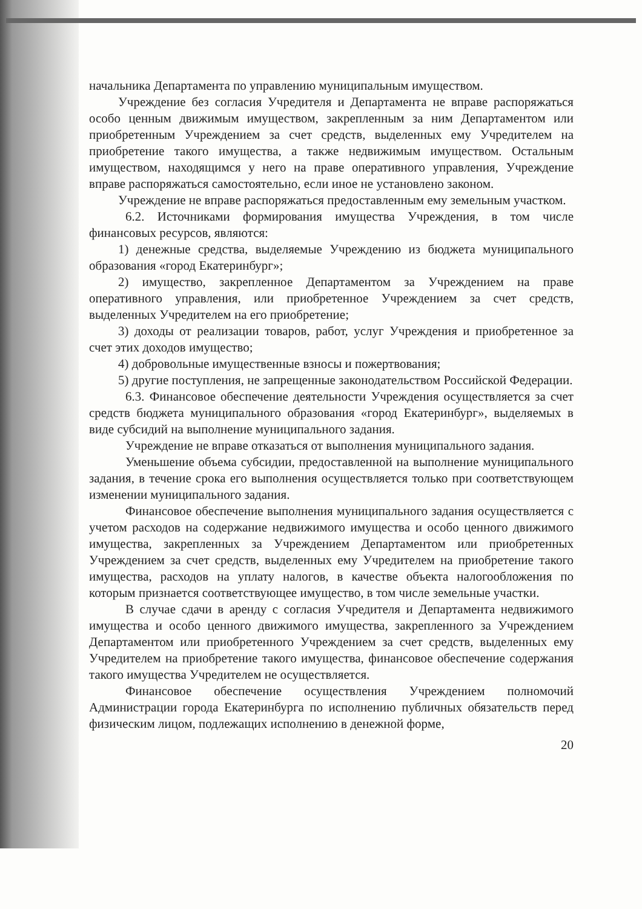начальника Департамента по управлению муниципальным имуществом.
Учреждение без согласия Учредителя и Департамента не вправе распоряжаться особо ценным движимым имуществом, закрепленным за ним Департаментом или приобретенным Учреждением за счет средств, выделенных ему Учредителем на приобретение такого имущества, а также недвижимым имуществом. Остальным имуществом, находящимся у него на праве оперативного управления, Учреждение вправе распоряжаться самостоятельно, если иное не установлено законом.
Учреждение не вправе распоряжаться предоставленным ему земельным участком.
6.2. Источниками формирования имущества Учреждения, в том числе финансовых ресурсов, являются:
1) денежные средства, выделяемые Учреждению из бюджета муниципального образования «город Екатеринбург»;
2) имущество, закрепленное Департаментом за Учреждением на праве оперативного управления, или приобретенное Учреждением за счет средств, выделенных Учредителем на его приобретение;
3) доходы от реализации товаров, работ, услуг Учреждения и приобретенное за счет этих доходов имущество;
4) добровольные имущественные взносы и пожертвования;
5) другие поступления, не запрещенные законодательством Российской Федерации.
6.3. Финансовое обеспечение деятельности Учреждения осуществляется за счет средств бюджета муниципального образования «город Екатеринбург», выделяемых в виде субсидий на выполнение муниципального задания.
Учреждение не вправе отказаться от выполнения муниципального задания.
Уменьшение объема субсидии, предоставленной на выполнение муниципального задания, в течение срока его выполнения осуществляется только при соответствующем изменении муниципального задания.
Финансовое обеспечение выполнения муниципального задания осуществляется с учетом расходов на содержание недвижимого имущества и особо ценного движимого имущества, закрепленных за Учреждением Департаментом или приобретенных Учреждением за счет средств, выделенных ему Учредителем на приобретение такого имущества, расходов на уплату налогов, в качестве объекта налогообложения по которым признается соответствующее имущество, в том числе земельные участки.
В случае сдачи в аренду с согласия Учредителя и Департамента недвижимого имущества и особо ценного движимого имущества, закрепленного за Учреждением Департаментом или приобретенного Учреждением за счет средств, выделенных ему Учредителем на приобретение такого имущества, финансовое обеспечение содержания такого имущества Учредителем не осуществляется.
Финансовое обеспечение осуществления Учреждением полномочий Администрации города Екатеринбурга по исполнению публичных обязательств перед физическим лицом, подлежащих исполнению в денежной форме,
20